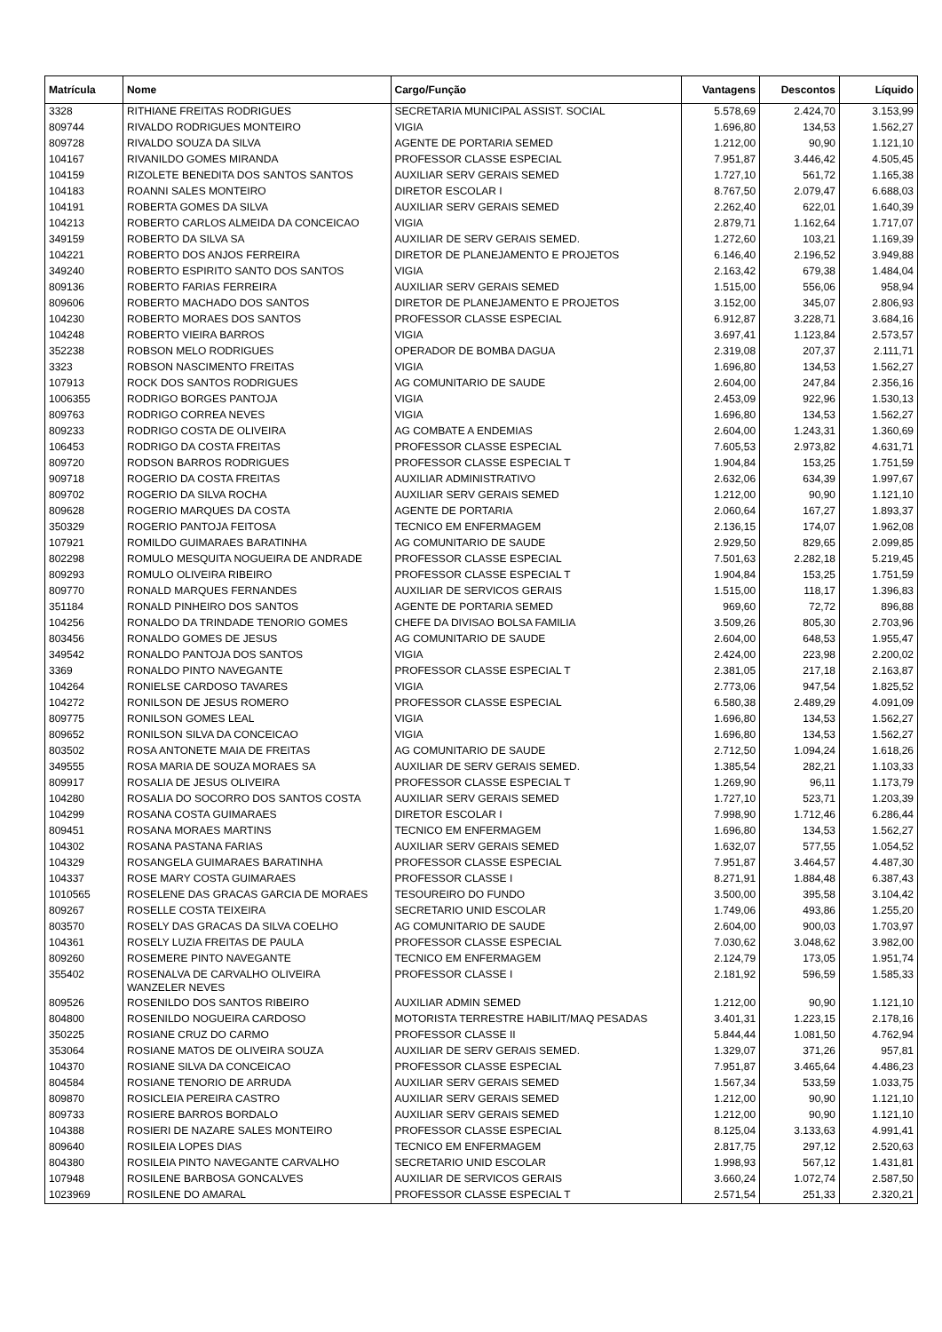| Matrícula | Nome | Cargo/Função | Vantagens | Descontos | Líquido |
| --- | --- | --- | --- | --- | --- |
| 3328 | RITHIANE FREITAS RODRIGUES | SECRETARIA MUNICIPAL ASSIST. SOCIAL | 5.578,69 | 2.424,70 | 3.153,99 |
| 809744 | RIVALDO RODRIGUES MONTEIRO | VIGIA | 1.696,80 | 134,53 | 1.562,27 |
| 809728 | RIVALDO SOUZA DA SILVA | AGENTE DE PORTARIA SEMED | 1.212,00 | 90,90 | 1.121,10 |
| 104167 | RIVANILDO GOMES MIRANDA | PROFESSOR CLASSE ESPECIAL | 7.951,87 | 3.446,42 | 4.505,45 |
| 104159 | RIZOLETE BENEDITA DOS SANTOS SANTOS | AUXILIAR SERV GERAIS SEMED | 1.727,10 | 561,72 | 1.165,38 |
| 104183 | ROANNI SALES MONTEIRO | DIRETOR ESCOLAR I | 8.767,50 | 2.079,47 | 6.688,03 |
| 104191 | ROBERTA GOMES DA SILVA | AUXILIAR SERV GERAIS SEMED | 2.262,40 | 622,01 | 1.640,39 |
| 104213 | ROBERTO CARLOS ALMEIDA DA CONCEICAO | VIGIA | 2.879,71 | 1.162,64 | 1.717,07 |
| 349159 | ROBERTO DA SILVA SA | AUXILIAR DE SERV GERAIS SEMED. | 1.272,60 | 103,21 | 1.169,39 |
| 104221 | ROBERTO DOS ANJOS FERREIRA | DIRETOR DE PLANEJAMENTO E PROJETOS | 6.146,40 | 2.196,52 | 3.949,88 |
| 349240 | ROBERTO ESPIRITO SANTO DOS SANTOS | VIGIA | 2.163,42 | 679,38 | 1.484,04 |
| 809136 | ROBERTO FARIAS FERREIRA | AUXILIAR SERV GERAIS SEMED | 1.515,00 | 556,06 | 958,94 |
| 809606 | ROBERTO MACHADO DOS SANTOS | DIRETOR DE PLANEJAMENTO E PROJETOS | 3.152,00 | 345,07 | 2.806,93 |
| 104230 | ROBERTO MORAES DOS SANTOS | PROFESSOR CLASSE ESPECIAL | 6.912,87 | 3.228,71 | 3.684,16 |
| 104248 | ROBERTO VIEIRA BARROS | VIGIA | 3.697,41 | 1.123,84 | 2.573,57 |
| 352238 | ROBSON MELO RODRIGUES | OPERADOR DE BOMBA DAGUA | 2.319,08 | 207,37 | 2.111,71 |
| 3323 | ROBSON NASCIMENTO FREITAS | VIGIA | 1.696,80 | 134,53 | 1.562,27 |
| 107913 | ROCK DOS SANTOS RODRIGUES | AG COMUNITARIO DE SAUDE | 2.604,00 | 247,84 | 2.356,16 |
| 1006355 | RODRIGO BORGES PANTOJA | VIGIA | 2.453,09 | 922,96 | 1.530,13 |
| 809763 | RODRIGO CORREA NEVES | VIGIA | 1.696,80 | 134,53 | 1.562,27 |
| 809233 | RODRIGO COSTA DE OLIVEIRA | AG COMBATE A ENDEMIAS | 2.604,00 | 1.243,31 | 1.360,69 |
| 106453 | RODRIGO DA COSTA FREITAS | PROFESSOR CLASSE ESPECIAL | 7.605,53 | 2.973,82 | 4.631,71 |
| 809720 | RODSON BARROS RODRIGUES | PROFESSOR CLASSE ESPECIAL T | 1.904,84 | 153,25 | 1.751,59 |
| 909718 | ROGERIO DA COSTA FREITAS | AUXILIAR ADMINISTRATIVO | 2.632,06 | 634,39 | 1.997,67 |
| 809702 | ROGERIO DA SILVA ROCHA | AUXILIAR SERV GERAIS SEMED | 1.212,00 | 90,90 | 1.121,10 |
| 809628 | ROGERIO MARQUES DA COSTA | AGENTE DE PORTARIA | 2.060,64 | 167,27 | 1.893,37 |
| 350329 | ROGERIO PANTOJA FEITOSA | TECNICO EM ENFERMAGEM | 2.136,15 | 174,07 | 1.962,08 |
| 107921 | ROMILDO GUIMARAES BARATINHA | AG COMUNITARIO DE SAUDE | 2.929,50 | 829,65 | 2.099,85 |
| 802298 | ROMULO MESQUITA NOGUEIRA DE ANDRADE | PROFESSOR CLASSE ESPECIAL | 7.501,63 | 2.282,18 | 5.219,45 |
| 809293 | ROMULO OLIVEIRA RIBEIRO | PROFESSOR CLASSE ESPECIAL T | 1.904,84 | 153,25 | 1.751,59 |
| 809770 | RONALD MARQUES FERNANDES | AUXILIAR DE SERVICOS GERAIS | 1.515,00 | 118,17 | 1.396,83 |
| 351184 | RONALD PINHEIRO DOS SANTOS | AGENTE DE PORTARIA SEMED | 969,60 | 72,72 | 896,88 |
| 104256 | RONALDO DA TRINDADE TENORIO GOMES | CHEFE DA DIVISAO BOLSA FAMILIA | 3.509,26 | 805,30 | 2.703,96 |
| 803456 | RONALDO GOMES DE JESUS | AG COMUNITARIO DE SAUDE | 2.604,00 | 648,53 | 1.955,47 |
| 349542 | RONALDO PANTOJA DOS SANTOS | VIGIA | 2.424,00 | 223,98 | 2.200,02 |
| 3369 | RONALDO PINTO NAVEGANTE | PROFESSOR CLASSE ESPECIAL T | 2.381,05 | 217,18 | 2.163,87 |
| 104264 | RONIELSE CARDOSO TAVARES | VIGIA | 2.773,06 | 947,54 | 1.825,52 |
| 104272 | RONILSON DE JESUS ROMERO | PROFESSOR CLASSE ESPECIAL | 6.580,38 | 2.489,29 | 4.091,09 |
| 809775 | RONILSON GOMES LEAL | VIGIA | 1.696,80 | 134,53 | 1.562,27 |
| 809652 | RONILSON SILVA DA CONCEICAO | VIGIA | 1.696,80 | 134,53 | 1.562,27 |
| 803502 | ROSA ANTONETE MAIA DE FREITAS | AG COMUNITARIO DE SAUDE | 2.712,50 | 1.094,24 | 1.618,26 |
| 349555 | ROSA MARIA DE SOUZA MORAES SA | AUXILIAR DE SERV GERAIS SEMED. | 1.385,54 | 282,21 | 1.103,33 |
| 809917 | ROSALIA DE JESUS OLIVEIRA | PROFESSOR CLASSE ESPECIAL T | 1.269,90 | 96,11 | 1.173,79 |
| 104280 | ROSALIA DO SOCORRO DOS SANTOS COSTA | AUXILIAR SERV GERAIS SEMED | 1.727,10 | 523,71 | 1.203,39 |
| 104299 | ROSANA COSTA GUIMARAES | DIRETOR ESCOLAR I | 7.998,90 | 1.712,46 | 6.286,44 |
| 809451 | ROSANA MORAES MARTINS | TECNICO EM ENFERMAGEM | 1.696,80 | 134,53 | 1.562,27 |
| 104302 | ROSANA PASTANA FARIAS | AUXILIAR SERV GERAIS SEMED | 1.632,07 | 577,55 | 1.054,52 |
| 104329 | ROSANGELA GUIMARAES BARATINHA | PROFESSOR CLASSE ESPECIAL | 7.951,87 | 3.464,57 | 4.487,30 |
| 104337 | ROSE MARY COSTA GUIMARAES | PROFESSOR CLASSE I | 8.271,91 | 1.884,48 | 6.387,43 |
| 1010565 | ROSELENE DAS GRACAS GARCIA DE MORAES | TESOUREIRO DO FUNDO | 3.500,00 | 395,58 | 3.104,42 |
| 809267 | ROSELLE COSTA TEIXEIRA | SECRETARIO UNID ESCOLAR | 1.749,06 | 493,86 | 1.255,20 |
| 803570 | ROSELY DAS GRACAS DA SILVA COELHO | AG COMUNITARIO DE SAUDE | 2.604,00 | 900,03 | 1.703,97 |
| 104361 | ROSELY LUZIA FREITAS DE PAULA | PROFESSOR CLASSE ESPECIAL | 7.030,62 | 3.048,62 | 3.982,00 |
| 809260 | ROSEMERE PINTO NAVEGANTE | TECNICO EM ENFERMAGEM | 2.124,79 | 173,05 | 1.951,74 |
| 355402 | ROSENALVA DE CARVALHO OLIVEIRA WANZELER NEVES | PROFESSOR CLASSE I | 2.181,92 | 596,59 | 1.585,33 |
| 809526 | ROSENILDO DOS SANTOS RIBEIRO | AUXILIAR ADMIN SEMED | 1.212,00 | 90,90 | 1.121,10 |
| 804800 | ROSENILDO NOGUEIRA CARDOSO | MOTORISTA TERRESTRE HABILIT/MAQ PESADAS | 3.401,31 | 1.223,15 | 2.178,16 |
| 350225 | ROSIANE CRUZ DO CARMO | PROFESSOR CLASSE II | 5.844,44 | 1.081,50 | 4.762,94 |
| 353064 | ROSIANE MATOS DE OLIVEIRA SOUZA | AUXILIAR DE SERV GERAIS SEMED. | 1.329,07 | 371,26 | 957,81 |
| 104370 | ROSIANE SILVA DA CONCEICAO | PROFESSOR CLASSE ESPECIAL | 7.951,87 | 3.465,64 | 4.486,23 |
| 804584 | ROSIANE TENORIO DE ARRUDA | AUXILIAR SERV GERAIS SEMED | 1.567,34 | 533,59 | 1.033,75 |
| 809870 | ROSICLEIA PEREIRA CASTRO | AUXILIAR SERV GERAIS SEMED | 1.212,00 | 90,90 | 1.121,10 |
| 809733 | ROSIERE BARROS BORDALO | AUXILIAR SERV GERAIS SEMED | 1.212,00 | 90,90 | 1.121,10 |
| 104388 | ROSIERI DE NAZARE SALES MONTEIRO | PROFESSOR CLASSE ESPECIAL | 8.125,04 | 3.133,63 | 4.991,41 |
| 809640 | ROSILEIA LOPES DIAS | TECNICO EM ENFERMAGEM | 2.817,75 | 297,12 | 2.520,63 |
| 804380 | ROSILEIA PINTO NAVEGANTE CARVALHO | SECRETARIO UNID ESCOLAR | 1.998,93 | 567,12 | 1.431,81 |
| 107948 | ROSILENE BARBOSA GONCALVES | AUXILIAR DE SERVICOS GERAIS | 3.660,24 | 1.072,74 | 2.587,50 |
| 1023969 | ROSILENE DO AMARAL | PROFESSOR CLASSE ESPECIAL T | 2.571,54 | 251,33 | 2.320,21 |